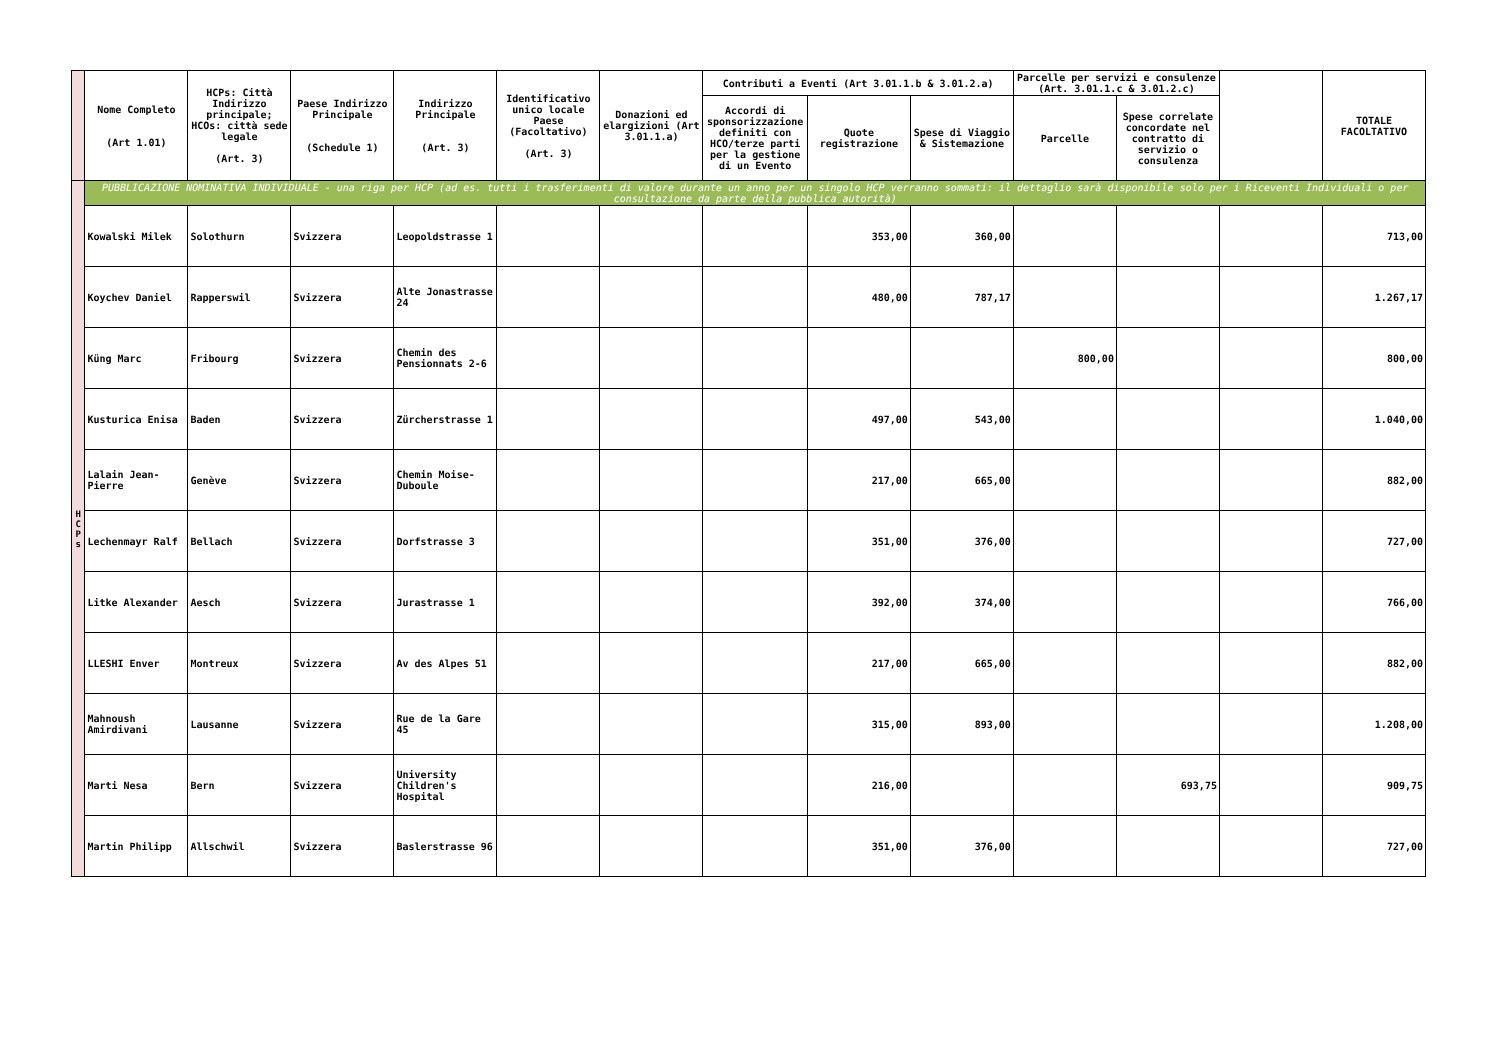| | Nome Completo (Art 1.01) | HCPs: Città Indirizzo principale; HCOs: città sede legale (Art. 3) | Paese Indirizzo Principale (Schedule 1) | Indirizzo Principale (Art. 3) | Identificativo unico locale Paese (Facoltativo) (Art. 3) | Donazioni ed elargizioni (Art 3.01.1.a) | Contributi a Eventi (Art 3.01.1.b & 3.01.2.a) | | | Parcelle per servizi e consulenze (Art. 3.01.1.c & 3.01.2.c) | | | TOTALE FACOLTATIVO |
| --- | --- | --- | --- | --- | --- | --- | --- | --- | --- | --- | --- | --- | --- |
| | | | | | | | Accordi di sponsorizzazione definiti con HCO/terze parti per la gestione di un Evento | Quote registrazione | Spese di Viaggio & Sistemazione | Parcelle | Spese correlate concordate nel contratto di servizio o consulenza | | |
| H C P s | PUBBLICAZIONE NOMINATIVA INDIVIDUALE - una riga per HCP (ad es. tutti i trasferimenti di valore durante un anno per un singolo HCP verranno sommati: il dettaglio sarà disponibile solo per i Riceventi Individuali o per consultazione da parte della pubblica autorità) | | | | | | | | | | | | |
| | Kowalski Milek | Solothurn | Svizzera | Leopoldstrasse 1 | | | | 353,00 | 360,00 | | | | 713,00 |
| | Koychev Daniel | Rapperswil | Svizzera | Alte Jonastrasse 24 | | | | 480,00 | 787,17 | | | | 1.267,17 |
| | Küng Marc | Fribourg | Svizzera | Chemin des Pensionnats 2-6 | | | | | | 800,00 | | | 800,00 |
| | Kusturica Enisa | Baden | Svizzera | Zürcherstrasse 1 | | | | 497,00 | 543,00 | | | | 1.040,00 |
| | Lalain Jean-Pierre | Genève | Svizzera | Chemin Moise-Duboule | | | | 217,00 | 665,00 | | | | 882,00 |
| | Lechenmayr Ralf | Bellach | Svizzera | Dorfstrasse 3 | | | | 351,00 | 376,00 | | | | 727,00 |
| | Litke Alexander | Aesch | Svizzera | Jurastrasse 1 | | | | 392,00 | 374,00 | | | | 766,00 |
| | LLESHI Enver | Montreux | Svizzera | Av des Alpes 51 | | | | 217,00 | 665,00 | | | | 882,00 |
| | Mahnoush Amirdivani | Lausanne | Svizzera | Rue de la Gare 45 | | | | 315,00 | 893,00 | | | | 1.208,00 |
| | Marti Nesa | Bern | Svizzera | University Children's Hospital | | | | 216,00 | | | 693,75 | | 909,75 |
| | Martin Philipp | Allschwil | Svizzera | Baslerstrasse 96 | | | | 351,00 | 376,00 | | | | 727,00 |